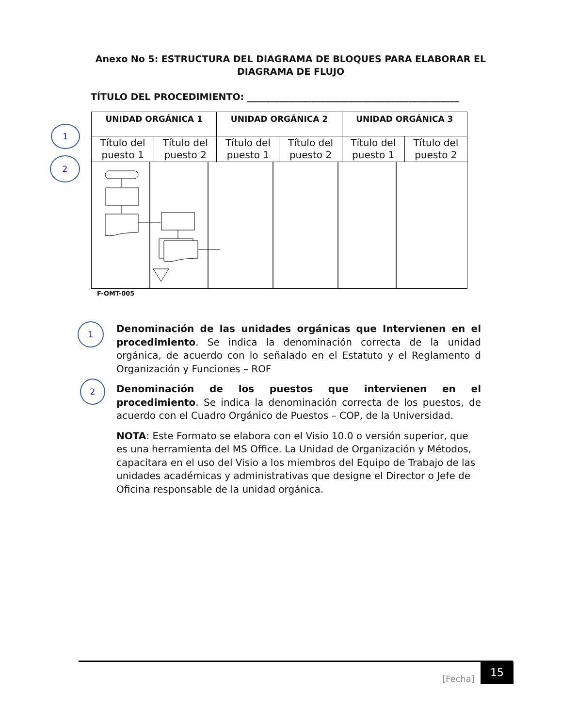Anexo No 5: ESTRUCTURA DEL DIAGRAMA DE BLOQUES PARA ELABORAR EL
DIAGRAMA DE FLUJO
TÍTULO DEL PROCEDIMIENTO: ______________________________________________
| UNIDAD ORGÁNICA 1 | | UNIDAD ORGÁNICA 2 | | UNIDAD ORGÁNICA 3 | |
| --- | --- | --- | --- | --- | --- |
| Título del puesto 1 | Título del puesto 2 | Título del puesto 1 | Título del puesto 2 | Título del puesto 1 | Título del puesto 2 |
1
2
F-OMT-005
1
2
Denominación de las unidades orgánicas que Intervienen en el procedimiento. Se indica la denominación correcta de la unidad orgánica, de acuerdo con lo señalado en el Estatuto y el Reglamento d Organización y Funciones – ROF
Denominación de los puestos que intervienen en el procedimiento. Se indica la denominación correcta de los puestos, de acuerdo con el Cuadro Orgánico de Puestos – COP, de la Universidad.
NOTA: Este Formato se elabora con el Visio 10.0 o versión superior, que es una herramienta del MS Office. La Unidad de Organización y Métodos, capacitara en el uso del Visio a los miembros del Equipo de Trabajo de las unidades académicas y administrativas que designe el Director o Jefe de Oficina responsable de la unidad orgánica.
[Fecha]
15